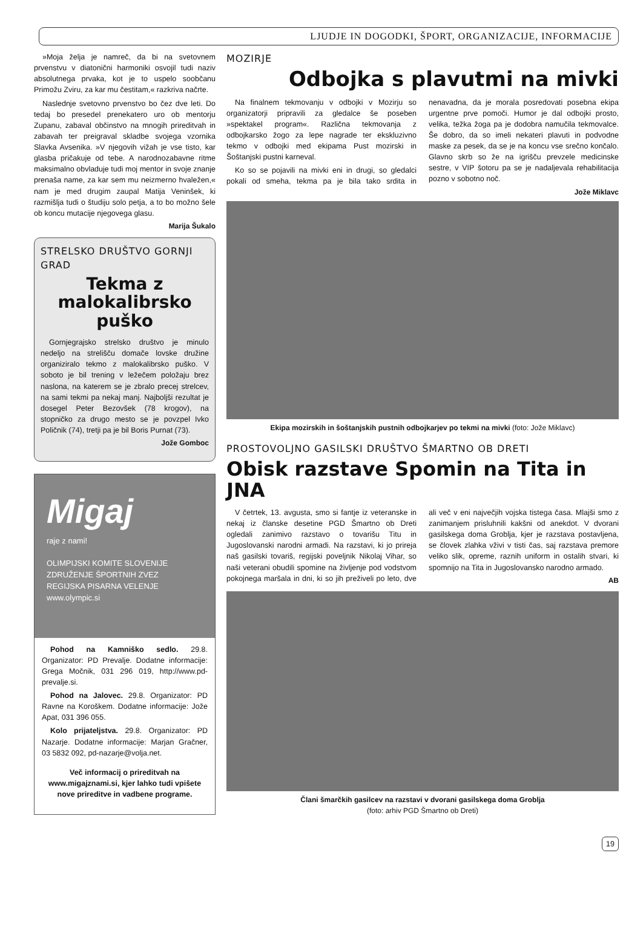LJUDJE IN DOGODKI, ŠPORT, ORGANIZACIJE, INFORMACIJE
»Moja želja je namreč, da bi na svetovnem prvenstvu v diatonični harmoniki osvojil tudi naziv absolutnega prvaka, kot je to uspelo soobčanu Primožu Zviru, za kar mu čestitam,« razkriva načrte.
Naslednje svetovno prvenstvo bo čez dve leti. Do tedaj bo presedel prenekatero uro ob mentorju Zupanu, zabaval občinstvo na mnogih prireditvah in zabavah ter preigraval skladbe svojega vzornika Slavka Avsenika. »V njegovih vižah je vse tisto, kar glasba pričakuje od tebe. A narodnozabavne ritme maksimalno obvladuje tudi moj mentor in svoje znanje prenaša name, za kar sem mu neizmerno hvaležen,« nam je med drugim zaupal Matija Veninšek, ki razmišlja tudi o študiju solo petja, a to bo možno šele ob koncu mutacije njegovega glasu.
Marija Šukalo
STRELSKO DRUŠTVO GORNJI GRAD
Tekma z malokalibrsko puško
Gornjegrajsko strelsko društvo je minulo nedeljo na strelišču domače lovske družine organiziralo tekmo z malokalibrsko puško. V soboto je bil trening v ležečem položaju brez naslona, na katerem se je zbralo precej strelcev, na sami tekmi pa nekaj manj. Najboljši rezultat je dosegel Peter Bezovšek (78 krogov), na stopničko za drugo mesto se je povzpel Ivko Poličnik (74), tretji pa je bil Boris Purnat (73).
Jože Gomboc
Migaj
raje z nami!
OLIMPIJSKI KOMITE SLOVENIJE ZDRUŽENJE ŠPORTNIH ZVEZ
REGIJSKA PISARNA VELENJE
www.olympic.si
Pohod na Kamniško sedlo. 29.8. Organizator: PD Prevalje. Dodatne informacije: Grega Močnik, 031 296 019, http://www.pd-prevalje.si.
Pohod na Jalovec. 29.8. Organizator: PD Ravne na Koroškem. Dodatne informacije: Jože Apat, 031 396 055.
Kolo prijateljstva. 29.8. Organizator: PD Nazarje. Dodatne informacije: Marjan Gračner, 03 5832 092, pd-nazarje@volja.net.
Več informacij o prireditvah na www.migajznami.si, kjer lahko tudi vpišete nove prireditve in vadbene programe.
MOZIRJE
Odbojka s plavutmi na mivki
Na finalnem tekmovanju v odbojki v Mozirju so organizatorji pripravili za gledalce še poseben »spektakel program«. Različna tekmovanja z odbojkarsko žogo za lepe nagrade ter ekskluzivno tekmo v odbojki med ekipama Pust mozirski in Šoštanjski pustni karneval.
Ko so se pojavili na mivki eni in drugi, so gledalci pokali od smeha, tekma pa je bila tako srdita in nenavadna, da je morala posredovati posebna ekipa urgentne prve pomoči. Humor je dal odbojki prosto, velika, težka žoga pa je dodobra namučila tekmovalce. Še dobro, da so imeli nekateri plavuti in podvodne maske za pesek, da se je na koncu vse srečno končalo. Glavno skrb so že na igrišču prevzele medicinske sestre, v VIP šotoru pa se je nadaljevala rehabilitacija pozno v sobotno noč.
Jože Miklavc
Ekipa mozirskih in šoštanjskih pustnih odbojkarjev po tekmi na mivki (foto: Jože Miklavc)
PROSTOVOLJNO GASILSKI DRUŠTVO ŠMARTNO OB DRETI
Obisk razstave Spomin na Tita in JNA
V četrtek, 13. avgusta, smo si fantje iz veteranske in nekaj iz članske desetine PGD Šmartno ob Dreti ogledali zanimivo razstavo o tovarišu Titu in Jugoslovanski narodni armadi. Na razstavi, ki jo prireja naš gasilski tovariš, regijski poveljnik Nikolaj Vihar, so naši veterani obudili spomine na življenje pod vodstvom pokojnega maršala in dni, ki so jih preživeli po leto, dve ali več v eni največjih vojska tistega časa. Mlajši smo z zanimanjem prisluhnili kakšni od anekdot. V dvorani gasilskega doma Grobljа, kjer je razstava postavljena, se človek zlahka vživi v tisti čas, saj razstava premore veliko slik, opreme, raznih uniform in ostalih stvari, ki spomnijo na Tita in Jugoslovansko narodno armado.
AB
Člani šmarčkih gasilcev na razstavi v dvorani gasilskega doma Groblja
(foto: arhiv PGD Šmartno ob Dreti)
19